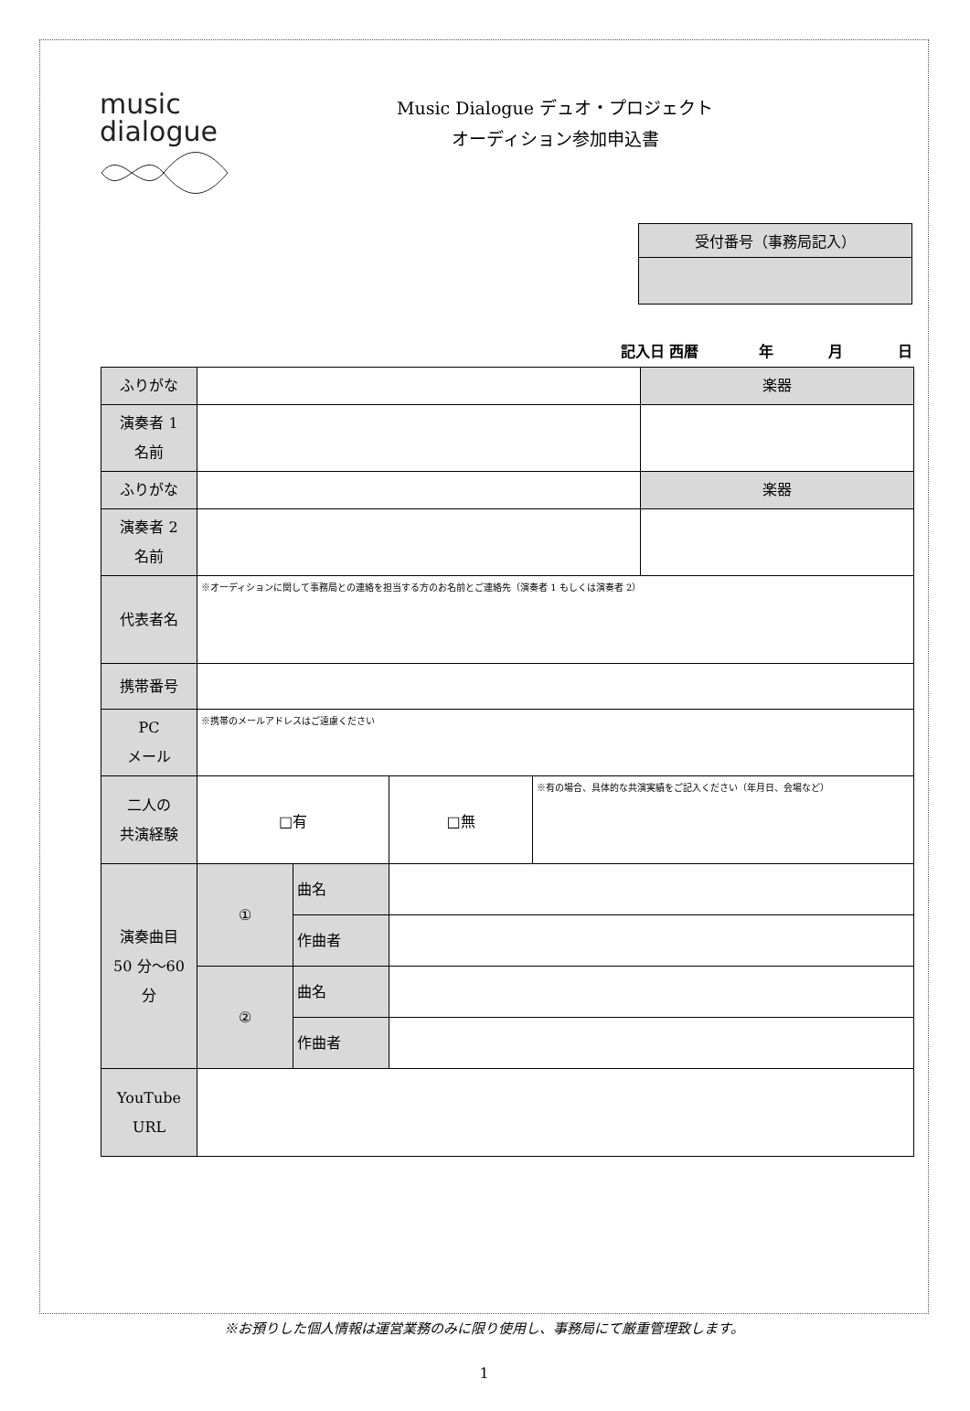music
dialogue
Music Dialogue デュオ・プロジェクト
オーディション参加申込書
受付番号（事務局記入）
記入日 西暦 年 月 日
| ふりがな | | | | | 楽器 |
| 演奏者 1 名前 | | | | | |
| ふりがな | | | | | 楽器 |
| 演奏者 2 名前 | | | | | |
| 代表者名 | ※オーディションに関して事務局との連絡を担当する方のお名前とご連絡先（演奏者 1 もしくは演奏者 2） | | | | |
| 携帯番号 | | | | | |
| PC メール | ※携帯のメールアドレスはご遠慮ください | | | | |
| 二人の 共演経験 | □有 | | □無 | ※有の場合、具体的な共演実績をご記入ください（年月日、会場など） | |
| 演奏曲目 50 分～60 分 | ① | 曲名 | | | |
| | | 作曲者 | | | |
| | ② | 曲名 | | | |
| | | 作曲者 | | | |
| YouTube URL | | | | | |
※お預りした個人情報は運営業務のみに限り使用し、事務局にて厳重管理致します。
1